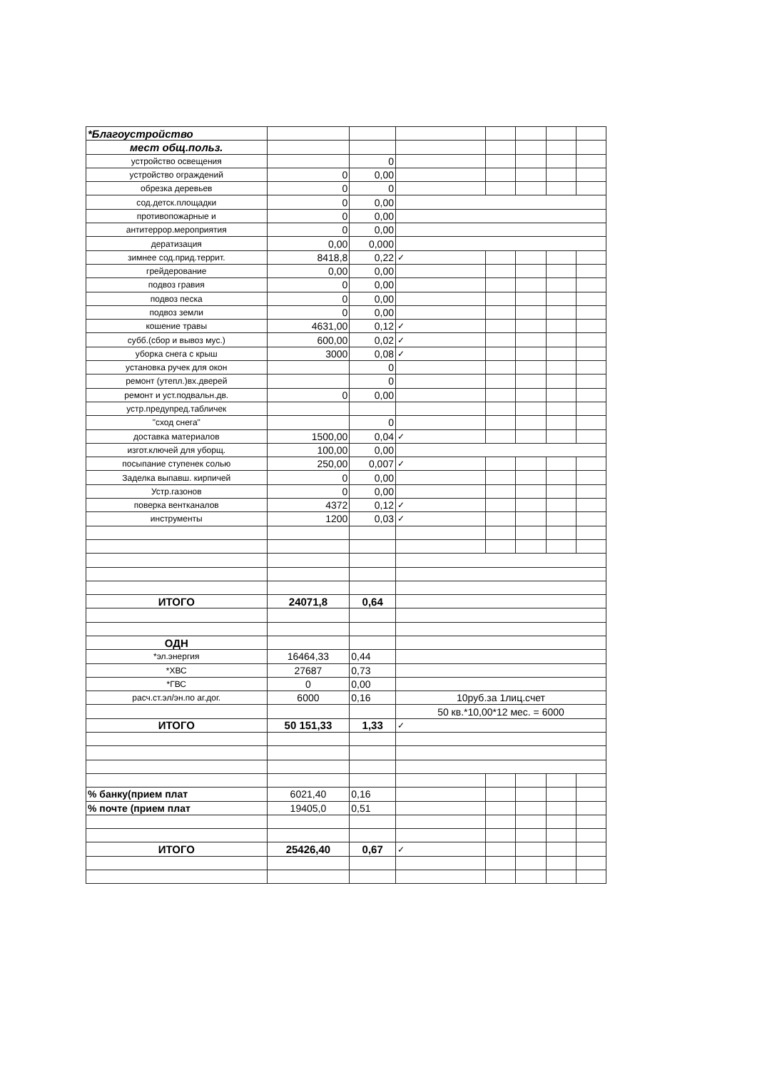| *Благоустройство | | | | | | | |
| мест общ.польз. | | | | | | | |
| устройство освещения | | 0 | | | | | |
| устройство ограждений | 0 | 0,00 | | | | | |
| обрезка деревьев | 0 | 0 | | | | | |
| сод.детск.площадки | 0 | 0,00 | | | | | |
| противопожарные и | 0 | 0,00 | | | | | |
| антитеррор.мероприятия | 0 | 0,00 | | | | | |
| дератизация | 0,00 | 0,000 | | | | | |
| зимнее сод.прид.террит. | 8418,8 | 0,22 | ✓ | | | | |
| грейдерование | 0,00 | 0,00 | | | | | |
| подвоз гравия | 0 | 0,00 | | | | | |
| подвоз песка | 0 | 0,00 | | | | | |
| подвоз земли | 0 | 0,00 | | | | | |
| кошение травы | 4631,00 | 0,12 | ✓ | | | | |
| субб.(сбор и вывоз мус.) | 600,00 | 0,02 | ✓ | | | | |
| уборка снега с крыш | 3000 | 0,08 | ✓ | | | | |
| установка ручек для окон | | 0 | | | | | |
| ремонт (утепл.)вх.дверей | | 0 | | | | | |
| ремонт и уст.подвальн.дв. | 0 | 0,00 | | | | | |
| устр.предупред.табличек | | | | | | | |
| "сход снега" | | 0 | | | | | |
| доставка материалов | 1500,00 | 0,04 | ✓ | | | | |
| изгот.ключей для уборщ. | 100,00 | 0,00 | | | | | |
| посыпание ступенек солью | 250,00 | 0,007 | ✓ | | | | |
| Заделка выпавш. кирпичей | 0 | 0,00 | | | | | |
| Устр.газонов | 0 | 0,00 | | | | | |
| поверка вентканалов | 4372 | 0,12 | ✓ | | | | |
| инструменты | 1200 | 0,03 | ✓ | | | | |
| ИТОГО | 24071,8 | 0,64 | | | | | |
| ОДН | | | | | | | |
| *эл.энергия | 16464,33 | 0,44 | | | | | |
| *ХВС | 27687 | 0,73 | | | | | |
| *ГВС | 0 | 0,00 | | | | | |
| расч.ст.эл/эн.по аг.дог. | 6000 | 0,16 | 10руб.за 1лиц.счет | | | | |
| | | | 50 кв.*10,00*12 мес. = 6000 | | | | |
| ИТОГО | 50 151,33 | 1,33 | ✓ | | | | |
| % банку(прием плат | 6021,40 | 0,16 | | | | | |
| % почте (прием плат | 19405,0 | 0,51 | | | | | |
| ИТОГО | 25426,40 | 0,67 | ✓ | | | | |